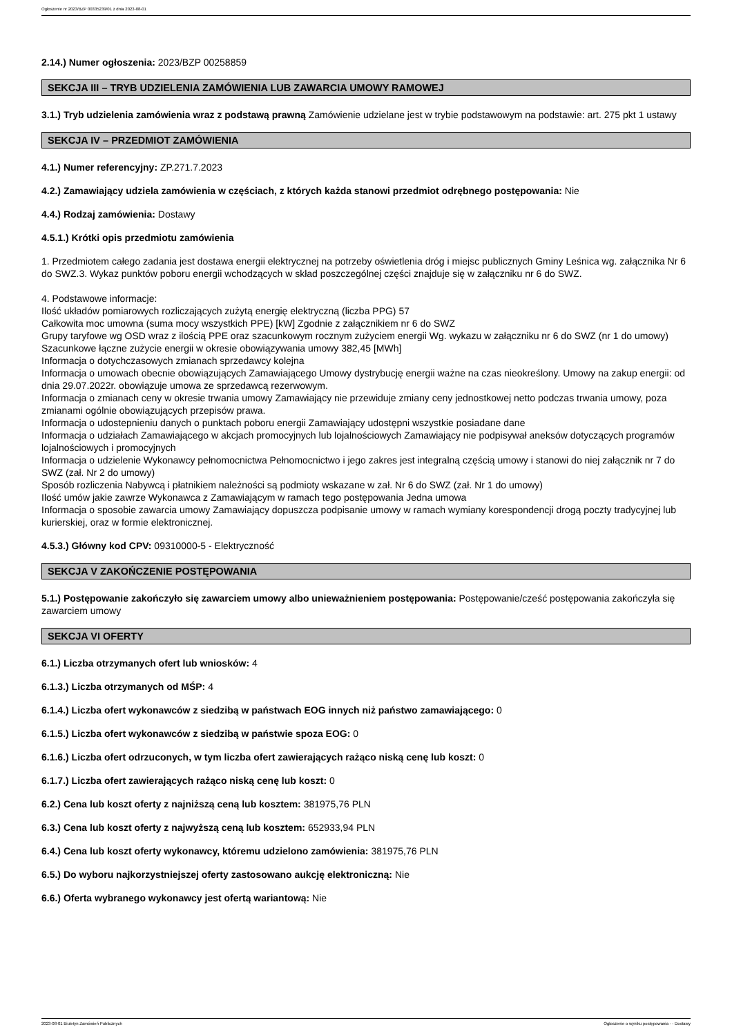Ogłoszenie nr 2023/BZP 00335239/01 z dnia 2023-08-01
2.14.) Numer ogłoszenia: 2023/BZP 00258859
SEKCJA III – TRYB UDZIELENIA ZAMÓWIENIA LUB ZAWARCIA UMOWY RAMOWEJ
3.1.) Tryb udzielenia zamówienia wraz z podstawą prawną Zamówienie udzielane jest w trybie podstawowym na podstawie: art. 275 pkt 1 ustawy
SEKCJA IV – PRZEDMIOT ZAMÓWIENIA
4.1.) Numer referencyjny: ZP.271.7.2023
4.2.) Zamawiający udziela zamówienia w częściach, z których każda stanowi przedmiot odrębnego postępowania: Nie
4.4.) Rodzaj zamówienia: Dostawy
4.5.1.) Krótki opis przedmiotu zamówienia
1. Przedmiotem całego zadania jest dostawa energii elektrycznej na potrzeby oświetlenia dróg i miejsc publicznych Gminy Leśnica wg. załącznika Nr 6 do SWZ.3. Wykaz punktów poboru energii wchodzących w skład poszczególnej części znajduje się w załączniku nr 6 do SWZ.
4. Podstawowe informacje:
Ilość układów pomiarowych rozliczających zużytą energię elektryczną (liczba PPG) 57
Całkowita moc umowna (suma mocy wszystkich PPE) [kW] Zgodnie z załącznikiem nr 6 do SWZ
Grupy taryfowe wg OSD wraz z ilością PPE oraz szacunkowym rocznym zużyciem energii Wg. wykazu w załączniku nr 6 do SWZ (nr 1 do umowy)
Szacunkowe łączne zużycie energii w okresie obowiązywania umowy 382,45 [MWh]
Informacja o dotychczasowych zmianach sprzedawcy kolejna
Informacja o umowach obecnie obowiązujących Zamawiającego Umowy dystrybucję energii ważne na czas nieokreślony. Umowy na zakup energii: od dnia 29.07.2022r. obowiązuje umowa ze sprzedawcą rezerwowym.
Informacja o zmianach ceny w okresie trwania umowy Zamawiający nie przewiduje zmiany ceny jednostkowej netto podczas trwania umowy, poza zmianami ogólnie obowiązujących przepisów prawa.
Informacja o udostepnieniu danych o punktach poboru energii Zamawiający udostępni wszystkie posiadane dane
Informacja o udziałach Zamawiającego w akcjach promocyjnych lub lojalnościowych Zamawiający nie podpisywał aneksów dotyczących programów lojalnościowych i promocyjnych
Informacja o udzielenie Wykonawcy pełnomocnictwa Pełnomocnictwo i jego zakres jest integralną częścią umowy i stanowi do niej załącznik nr 7 do SWZ (zał. Nr 2 do umowy)
Sposób rozliczenia Nabywcą i płatnikiem należności są podmioty wskazane w zał. Nr 6 do SWZ (zał. Nr 1 do umowy)
Ilość umów jakie zawrze Wykonawca z Zamawiającym w ramach tego postępowania Jedna umowa
Informacja o sposobie zawarcia umowy Zamawiający dopuszcza podpisanie umowy w ramach wymiany korespondencji drogą poczty tradycyjnej lub kurierskiej, oraz w formie elektronicznej.
4.5.3.) Główny kod CPV: 09310000-5 - Elektryczność
SEKCJA V ZAKOŃCZENIE POSTĘPOWANIA
5.1.) Postępowanie zakończyło się zawarciem umowy albo unieważnieniem postępowania: Postępowanie/cześć postępowania zakończyła się zawarciem umowy
SEKCJA VI OFERTY
6.1.) Liczba otrzymanych ofert lub wniosków: 4
6.1.3.) Liczba otrzymanych od MŚP: 4
6.1.4.) Liczba ofert wykonawców z siedzibą w państwach EOG innych niż państwo zamawiającego: 0
6.1.5.) Liczba ofert wykonawców z siedzibą w państwie spoza EOG: 0
6.1.6.) Liczba ofert odrzuconych, w tym liczba ofert zawierających rażąco niską cenę lub koszt: 0
6.1.7.) Liczba ofert zawierających rażąco niską cenę lub koszt: 0
6.2.) Cena lub koszt oferty z najniższą ceną lub kosztem: 381975,76 PLN
6.3.) Cena lub koszt oferty z najwyższą ceną lub kosztem: 652933,94 PLN
6.4.) Cena lub koszt oferty wykonawcy, któremu udzielono zamówienia: 381975,76 PLN
6.5.) Do wyboru najkorzystniejszej oferty zastosowano aukcję elektroniczną: Nie
6.6.) Oferta wybranego wykonawcy jest ofertą wariantową: Nie
2023-08-01 Biuletyn Zamówień Publicznych Ogłoszenie o wyniku postępowania - - Dostawy